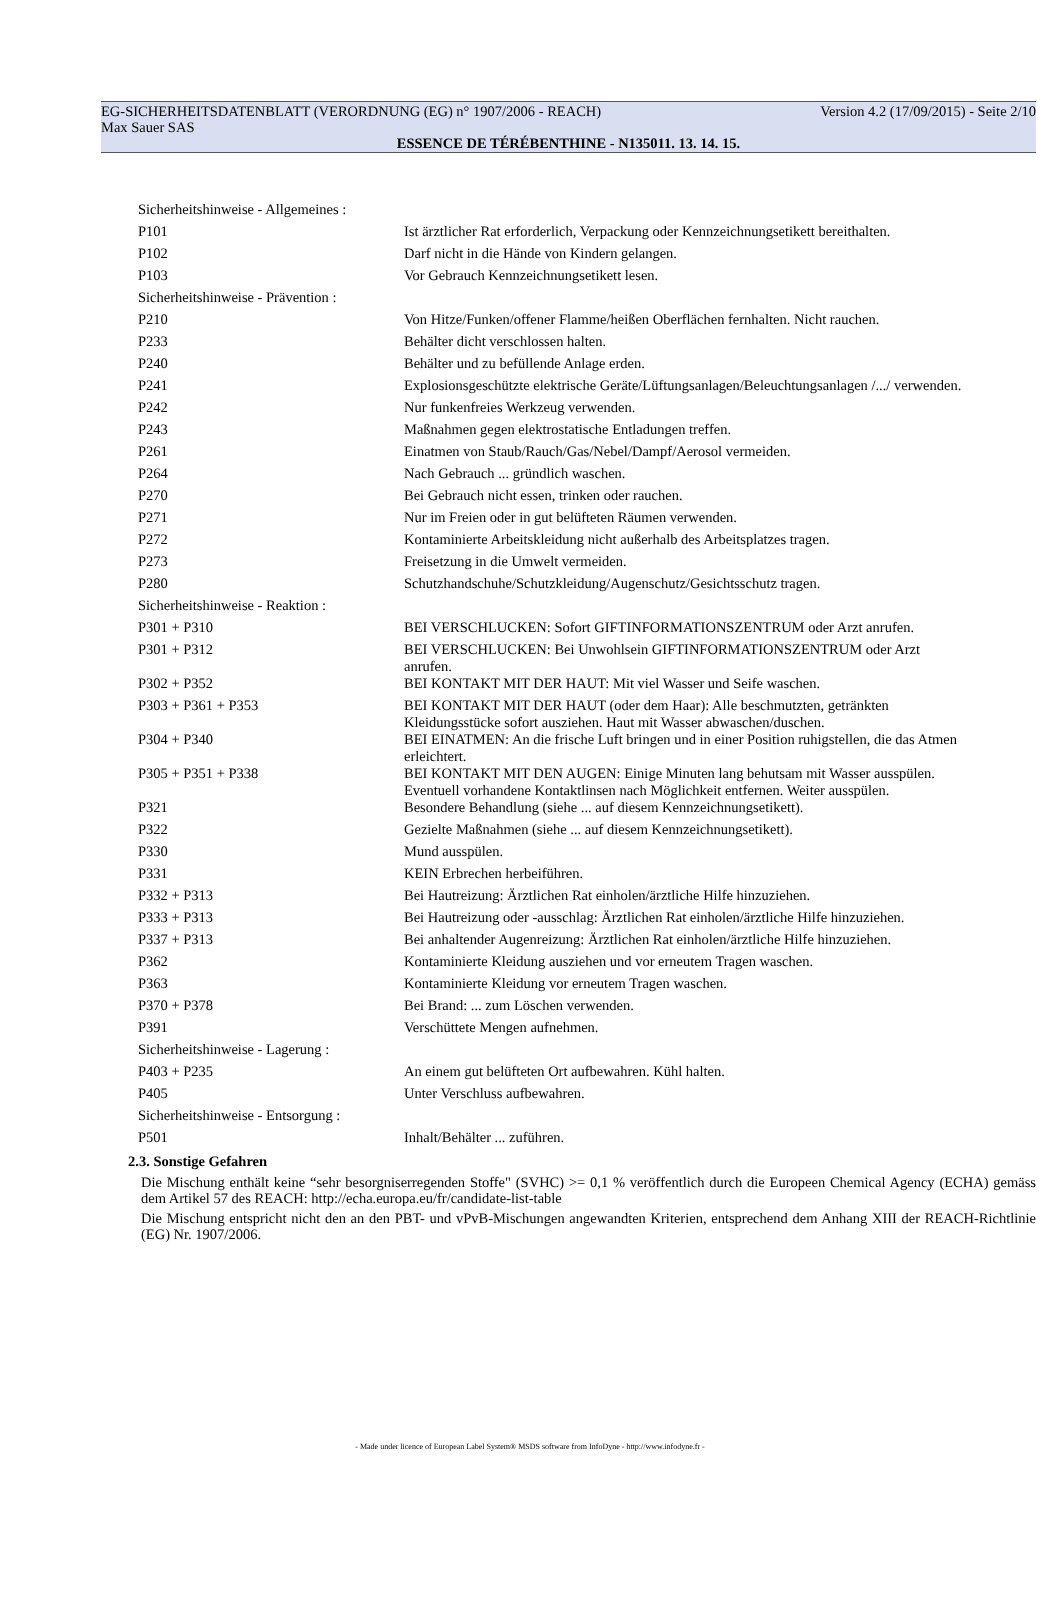EG-SICHERHEITSDATENBLATT (VERORDNUNG (EG) n° 1907/2006 - REACH) Version 4.2 (17/09/2015) - Seite 2/10
Max Sauer SAS
ESSENCE DE TÉRÉBENTHINE - N135011. 13. 14. 15.
| Sicherheitshinweise - Allgemeines : | |
| P101 | Ist ärztlicher Rat erforderlich, Verpackung oder Kennzeichnungsetikett bereithalten. |
| P102 | Darf nicht in die Hände von Kindern gelangen. |
| P103 | Vor Gebrauch Kennzeichnungsetikett lesen. |
| Sicherheitshinweise - Prävention : | |
| P210 | Von Hitze/Funken/offener Flamme/heißen Oberflächen fernhalten. Nicht rauchen. |
| P233 | Behälter dicht verschlossen halten. |
| P240 | Behälter und zu befüllende Anlage erden. |
| P241 | Explosionsgeschützte elektrische Geräte/Lüftungsanlagen/Beleuchtungsanlagen /.../ verwenden. |
| P242 | Nur funkenfreies Werkzeug verwenden. |
| P243 | Maßnahmen gegen elektrostatische Entladungen treffen. |
| P261 | Einatmen von Staub/Rauch/Gas/Nebel/Dampf/Aerosol vermeiden. |
| P264 | Nach Gebrauch ... gründlich waschen. |
| P270 | Bei Gebrauch nicht essen, trinken oder rauchen. |
| P271 | Nur im Freien oder in gut belüfteten Räumen verwenden. |
| P272 | Kontaminierte Arbeitskleidung nicht außerhalb des Arbeitsplatzes tragen. |
| P273 | Freisetzung in die Umwelt vermeiden. |
| P280 | Schutzhandschuhe/Schutzkleidung/Augenschutz/Gesichtsschutz tragen. |
| Sicherheitshinweise - Reaktion : | |
| P301 + P310 | BEI VERSCHLUCKEN: Sofort GIFTINFORMATIONSZENTRUM oder Arzt anrufen. |
| P301 + P312 | BEI VERSCHLUCKEN: Bei Unwohlsein GIFTINFORMATIONSZENTRUM oder Arzt anrufen. |
| P302 + P352 | BEI KONTAKT MIT DER HAUT: Mit viel Wasser und Seife waschen. |
| P303 + P361 + P353 | BEI KONTAKT MIT DER HAUT (oder dem Haar): Alle beschmutzten, getränkten Kleidungsstücke sofort ausziehen. Haut mit Wasser abwaschen/duschen. |
| P304 + P340 | BEI EINATMEN: An die frische Luft bringen und in einer Position ruhigstellen, die das Atmen erleichtert. |
| P305 + P351 + P338 | BEI KONTAKT MIT DEN AUGEN: Einige Minuten lang behutsam mit Wasser ausspülen. Eventuell vorhandene Kontaktlinsen nach Möglichkeit entfernen. Weiter ausspülen. |
| P321 | Besondere Behandlung (siehe ... auf diesem Kennzeichnungsetikett). |
| P322 | Gezielte Maßnahmen (siehe ... auf diesem Kennzeichnungsetikett). |
| P330 | Mund ausspülen. |
| P331 | KEIN Erbrechen herbeiführen. |
| P332 + P313 | Bei Hautreizung: Ärztlichen Rat einholen/ärztliche Hilfe hinzuziehen. |
| P333 + P313 | Bei Hautreizung oder -ausschlag: Ärztlichen Rat einholen/ärztliche Hilfe hinzuziehen. |
| P337 + P313 | Bei anhaltender Augenreizung: Ärztlichen Rat einholen/ärztliche Hilfe hinzuziehen. |
| P362 | Kontaminierte Kleidung ausziehen und vor erneutem Tragen waschen. |
| P363 | Kontaminierte Kleidung vor erneutem Tragen waschen. |
| P370 + P378 | Bei Brand: ... zum Löschen verwenden. |
| P391 | Verschüttete Mengen aufnehmen. |
| Sicherheitshinweise - Lagerung : | |
| P403 + P235 | An einem gut belüfteten Ort aufbewahren. Kühl halten. |
| P405 | Unter Verschluss aufbewahren. |
| Sicherheitshinweise - Entsorgung : | |
| P501 | Inhalt/Behälter ... zuführen. |
2.3. Sonstige Gefahren
Die Mischung enthält keine “sehr besorgniserregenden Stoffe" (SVHC) >= 0,1 % veröffentlich durch die Europeen Chemical Agency (ECHA) gemäss dem Artikel 57 des REACH: http://echa.europa.eu/fr/candidate-list-table
Die Mischung entspricht nicht den an den PBT- und vPvB-Mischungen angewandten Kriterien, entsprechend dem Anhang XIII der REACH-Richtlinie (EG) Nr. 1907/2006.
- Made under licence of European Label System® MSDS software from InfoDyne - http://www.infodyne.fr -